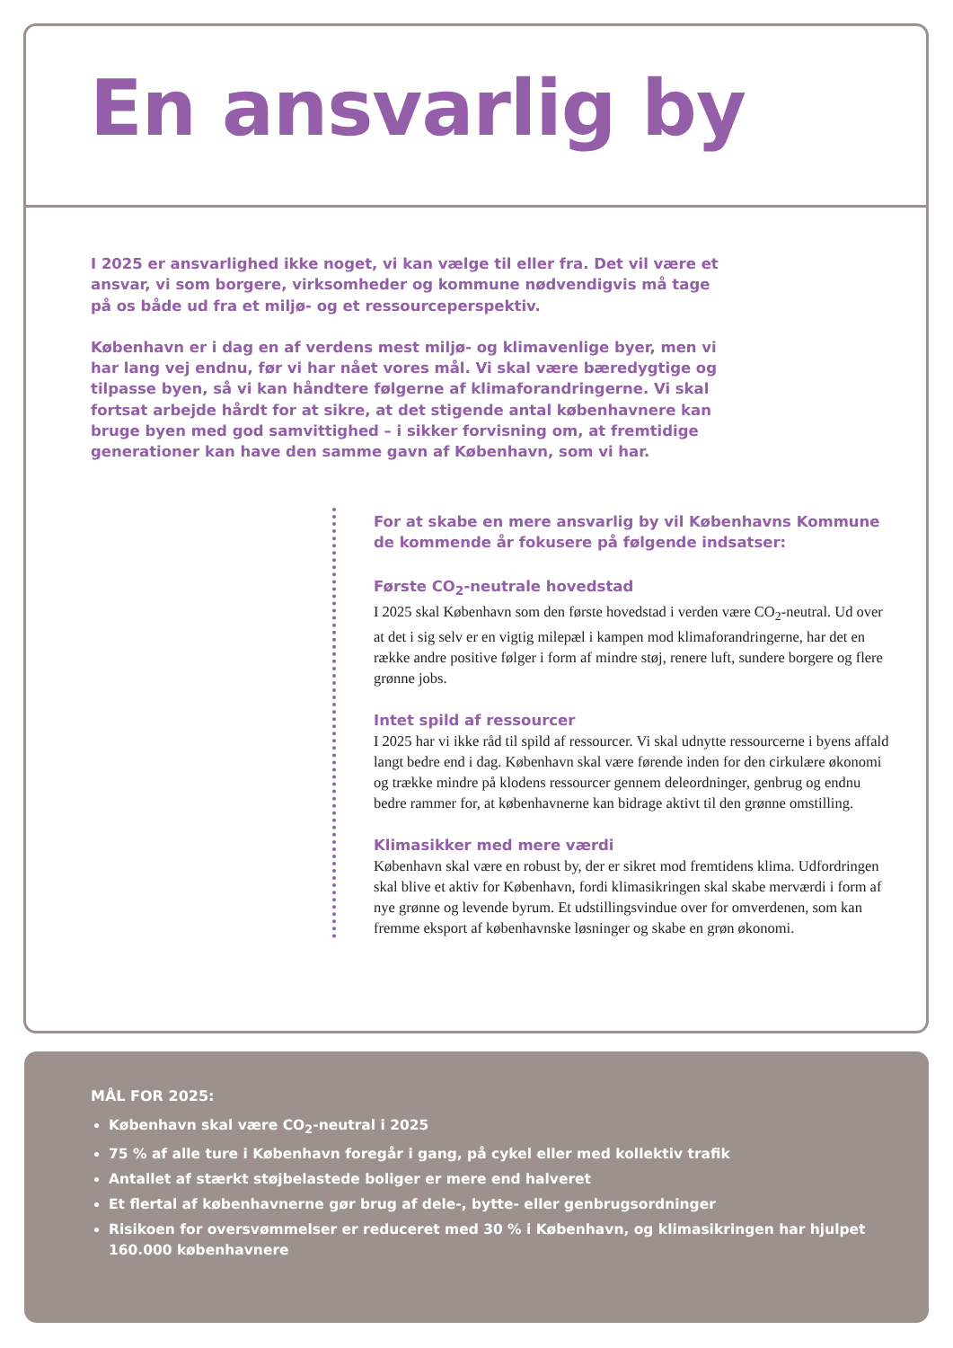En ansvarlig by
I 2025 er ansvarlighed ikke noget, vi kan vælge til eller fra. Det vil være et ansvar, vi som borgere, virksomheder og kommune nødvendigvis må tage på os både ud fra et miljø- og et ressourceperspektiv.
København er i dag en af verdens mest miljø- og klimavenlige byer, men vi har lang vej endnu, før vi har nået vores mål. Vi skal være bæredygtige og tilpasse byen, så vi kan håndtere følgerne af klimaforandringerne. Vi skal fortsat arbejde hårdt for at sikre, at det stigende antal københavnere kan bruge byen med god samvittighed – i sikker forvisning om, at fremtidige generationer kan have den samme gavn af København, som vi har.
For at skabe en mere ansvarlig by vil Københavns Kommune de kommende år fokusere på følgende indsatser:
Første CO<sub>2</sub>-neutrale hovedstad
I 2025 skal København som den første hovedstad i verden være CO<sub>2</sub>-neutral. Ud over at det i sig selv er en vigtig milepæl i kampen mod klimaforandringerne, har det en række andre positive følger i form af mindre støj, renere luft, sundere borgere og flere grønne jobs.
Intet spild af ressourcer
I 2025 har vi ikke råd til spild af ressourcer. Vi skal udnytte ressourcerne i byens affald langt bedre end i dag. København skal være førende inden for den cirkulære økonomi og trække mindre på klodens ressourcer gennem deleordninger, genbrug og endnu bedre rammer for, at københavnerne kan bidrage aktivt til den grønne omstilling.
Klimasikker med mere værdi
København skal være en robust by, der er sikret mod fremtidens klima. Udfordringen skal blive et aktiv for København, fordi klimasikringen skal skabe merværdi i form af nye grønne og levende byrum. Et udstillingsvindue over for omverdenen, som kan fremme eksport af københavnske løsninger og skabe en grøn økonomi.
MÅL FOR 2025:
København skal være CO<sub>2</sub>-neutral i 2025
75 % af alle ture i København foregår i gang, på cykel eller med kollektiv trafik
Antallet af stærkt støjbelastede boliger er mere end halveret
Et flertal af københavnerne gør brug af dele-, bytte- eller genbrugsordninger
Risikoen for oversvømmelser er reduceret med 30 % i København, og klimasikringen har hjulpet 160.000 københavnere